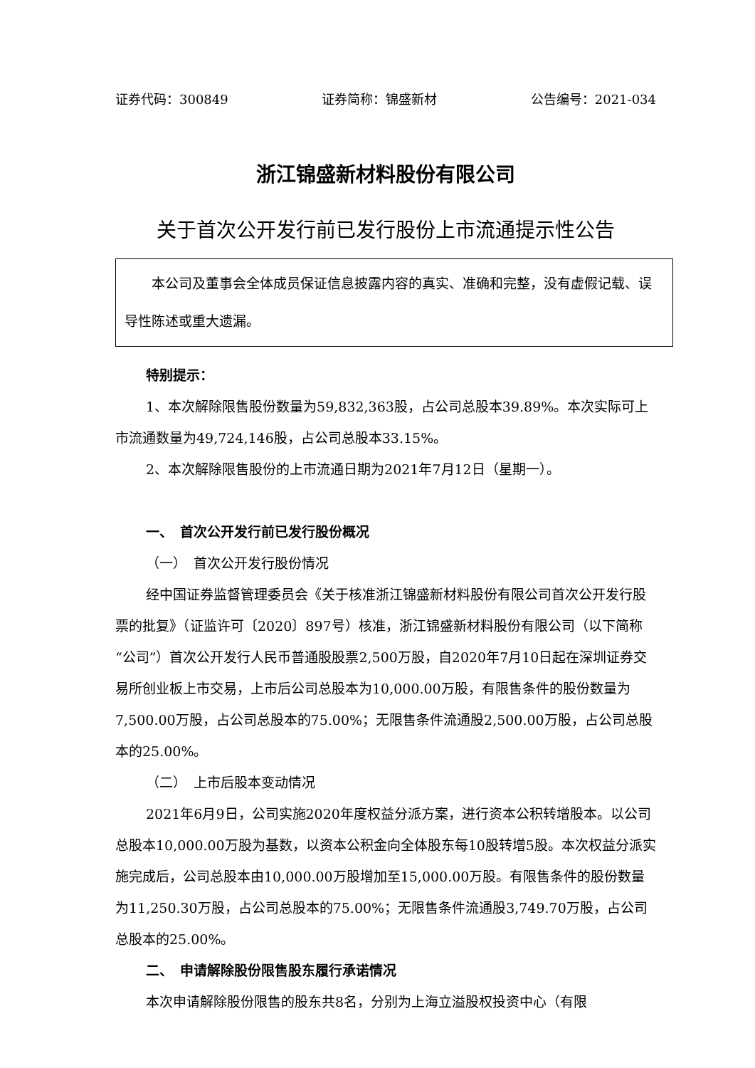证券代码：300849 证券简称：锦盛新材 公告编号：2021-034
浙江锦盛新材料股份有限公司
关于首次公开发行前已发行股份上市流通提示性公告
本公司及董事会全体成员保证信息披露内容的真实、准确和完整，没有虚假记载、误导性陈述或重大遗漏。
特别提示：
1、本次解除限售股份数量为59,832,363股，占公司总股本39.89%。本次实际可上市流通数量为49,724,146股，占公司总股本33.15%。
2、本次解除限售股份的上市流通日期为2021年7月12日（星期一）。
一、　首次公开发行前已发行股份概况
（一）　首次公开发行股份情况
经中国证券监督管理委员会《关于核准浙江锦盛新材料股份有限公司首次公开发行股票的批复》（证监许可〔2020〕897号）核准，浙江锦盛新材料股份有限公司（以下简称“公司”）首次公开发行人民币普通股股票2,500万股，自2020年7月10日起在深圳证券交易所创业板上市交易，上市后公司总股本为10,000.00万股，有限售条件的股份数量为7,500.00万股，占公司总股本的75.00%；无限售条件流通股2,500.00万股，占公司总股本的25.00%。
（二）　上市后股本变动情况
2021年6月9日，公司实施2020年度权益分派方案，进行资本公积转增股本。以公司总股本10,000.00万股为基数，以资本公积金向全体股东每10股转增5股。本次权益分派实施完成后，公司总股本由10,000.00万股增加至15,000.00万股。有限售条件的股份数量为11,250.30万股，占公司总股本的75.00%；无限售条件流通股3,749.70万股，占公司总股本的25.00%。
二、　申请解除股份限售股东履行承诺情况
本次申请解除股份限售的股东共8名，分别为上海立溢股权投资中心（有限